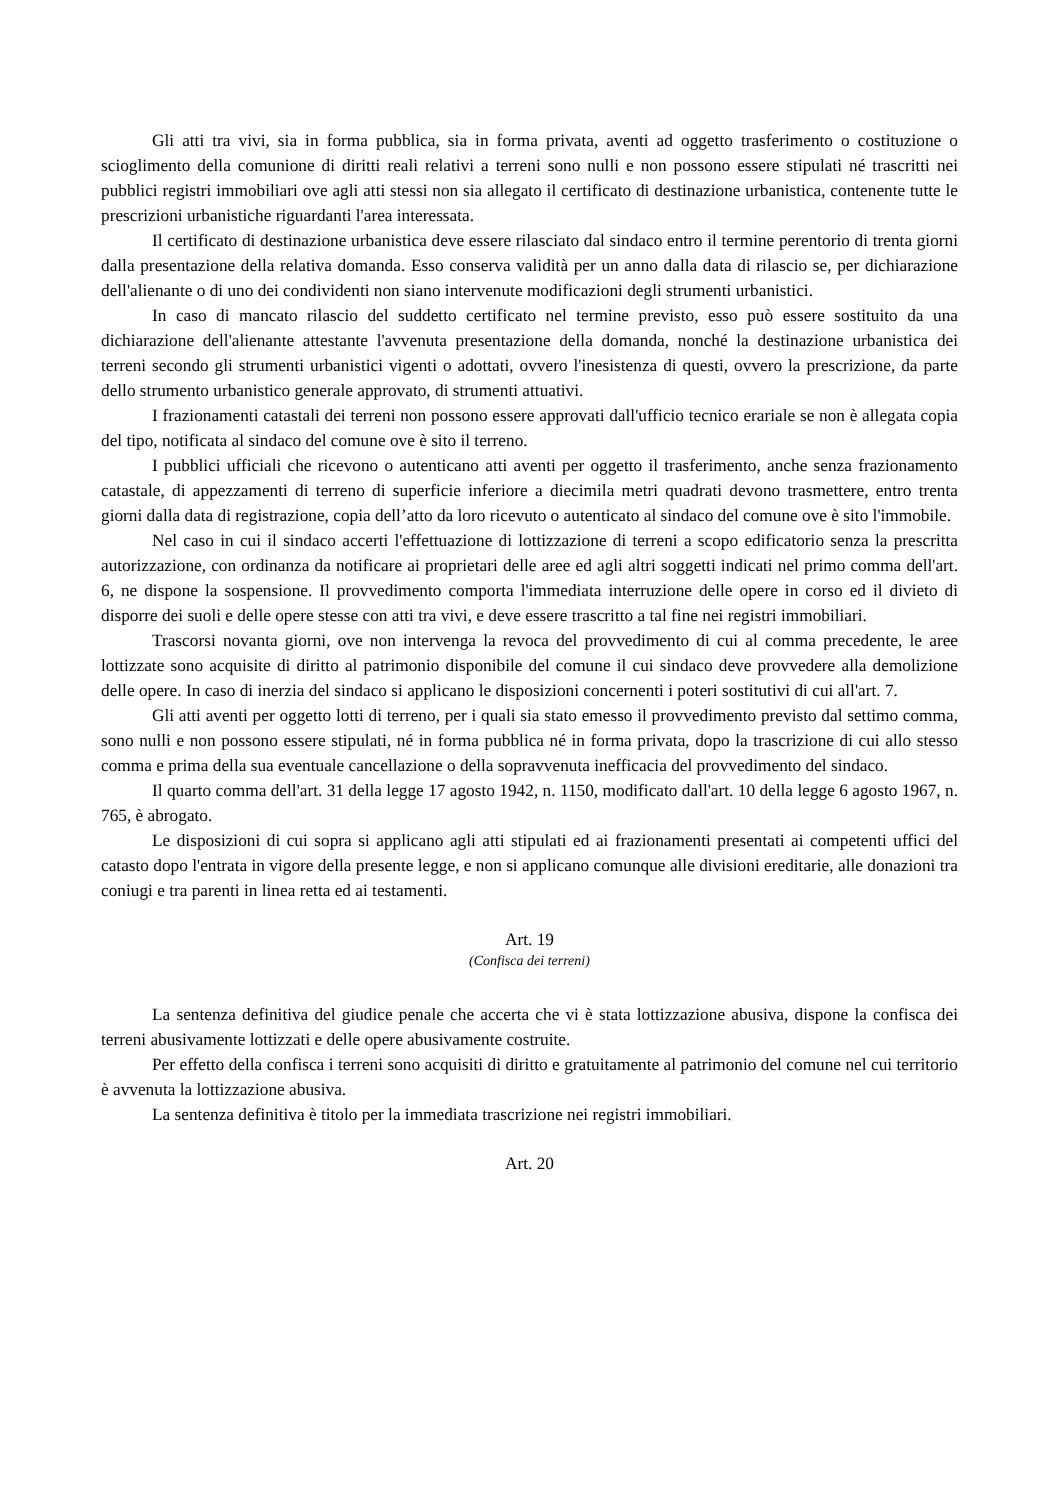Gli atti tra vivi, sia in forma pubblica, sia in forma privata, aventi ad oggetto trasferimento o costituzione o scioglimento della comunione di diritti reali relativi a terreni sono nulli e non possono essere stipulati né trascritti nei pubblici registri immobiliari ove agli atti stessi non sia allegato il certificato di destinazione urbanistica, contenente tutte le prescrizioni urbanistiche riguardanti l'area interessata.
Il certificato di destinazione urbanistica deve essere rilasciato dal sindaco entro il termine perentorio di trenta giorni dalla presentazione della relativa domanda. Esso conserva validità per un anno dalla data di rilascio se, per dichiarazione dell'alienante o di uno dei condividenti non siano intervenute modificazioni degli strumenti urbanistici.
In caso di mancato rilascio del suddetto certificato nel termine previsto, esso può essere sostituito da una dichiarazione dell'alienante attestante l'avvenuta presentazione della domanda, nonché la destinazione urbanistica dei terreni secondo gli strumenti urbanistici vigenti o adottati, ovvero l'inesistenza di questi, ovvero la prescrizione, da parte dello strumento urbanistico generale approvato, di strumenti attuativi.
I frazionamenti catastali dei terreni non possono essere approvati dall'ufficio tecnico erariale se non è allegata copia del tipo, notificata al sindaco del comune ove è sito il terreno.
I pubblici ufficiali che ricevono o autenticano atti aventi per oggetto il trasferimento, anche senza frazionamento catastale, di appezzamenti di terreno di superficie inferiore a diecimila metri quadrati devono trasmettere, entro trenta giorni dalla data di registrazione, copia dell’atto da loro ricevuto o autenticato al sindaco del comune ove è sito l'immobile.
Nel caso in cui il sindaco accerti l'effettuazione di lottizzazione di terreni a scopo edificatorio senza la prescritta autorizzazione, con ordinanza da notificare ai proprietari delle aree ed agli altri soggetti indicati nel primo comma dell'art. 6, ne dispone la sospensione. Il provvedimento comporta l'immediata interruzione delle opere in corso ed il divieto di disporre dei suoli e delle opere stesse con atti tra vivi, e deve essere trascritto a tal fine nei registri immobiliari.
Trascorsi novanta giorni, ove non intervenga la revoca del provvedimento di cui al comma precedente, le aree lottizzate sono acquisite di diritto al patrimonio disponibile del comune il cui sindaco deve provvedere alla demolizione delle opere. In caso di inerzia del sindaco si applicano le disposizioni concernenti i poteri sostitutivi di cui all'art. 7.
Gli atti aventi per oggetto lotti di terreno, per i quali sia stato emesso il provvedimento previsto dal settimo comma, sono nulli e non possono essere stipulati, né in forma pubblica né in forma privata, dopo la trascrizione di cui allo stesso comma e prima della sua eventuale cancellazione o della sopravvenuta inefficacia del provvedimento del sindaco.
Il quarto comma dell'art. 31 della legge 17 agosto 1942, n. 1150, modificato dall'art. 10 della legge 6 agosto 1967, n. 765, è abrogato.
Le disposizioni di cui sopra si applicano agli atti stipulati ed ai frazionamenti presentati ai competenti uffici del catasto dopo l'entrata in vigore della presente legge, e non si applicano comunque alle divisioni ereditarie, alle donazioni tra coniugi e tra parenti in linea retta ed ai testamenti.
Art. 19
(Confisca dei terreni)
La sentenza definitiva del giudice penale che accerta che vi è stata lottizzazione abusiva, dispone la confisca dei terreni abusivamente lottizzati e delle opere abusivamente costruite.
Per effetto della confisca i terreni sono acquisiti di diritto e gratuitamente al patrimonio del comune nel cui territorio è avvenuta la lottizzazione abusiva.
La sentenza definitiva è titolo per la immediata trascrizione nei registri immobiliari.
Art. 20